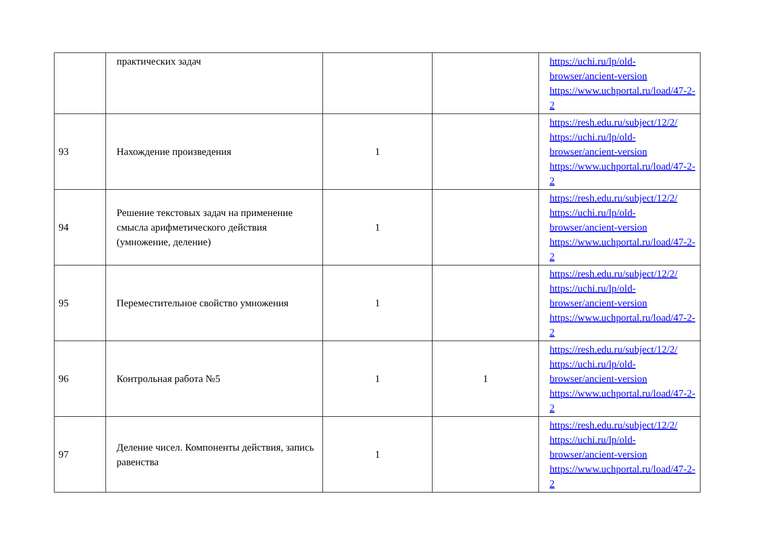| | практических задач | | | https://uchi.ru/lp/old-browser/ancient-version https://www.uchportal.ru/load/47-2-2 |
| 93 | Нахождение произведения | 1 | | https://resh.edu.ru/subject/12/2/ https://uchi.ru/lp/old-browser/ancient-version https://www.uchportal.ru/load/47-2-2 |
| 94 | Решение текстовых задач на применение смысла арифметического действия (умножение, деление) | 1 | | https://resh.edu.ru/subject/12/2/ https://uchi.ru/lp/old-browser/ancient-version https://www.uchportal.ru/load/47-2-2 |
| 95 | Переместительное свойство умножения | 1 | | https://resh.edu.ru/subject/12/2/ https://uchi.ru/lp/old-browser/ancient-version https://www.uchportal.ru/load/47-2-2 |
| 96 | Контрольная работа №5 | 1 | 1 | https://resh.edu.ru/subject/12/2/ https://uchi.ru/lp/old-browser/ancient-version https://www.uchportal.ru/load/47-2-2 |
| 97 | Деление чисел. Компоненты действия, запись равенства | 1 | | https://resh.edu.ru/subject/12/2/ https://uchi.ru/lp/old-browser/ancient-version https://www.uchportal.ru/load/47-2-2 |